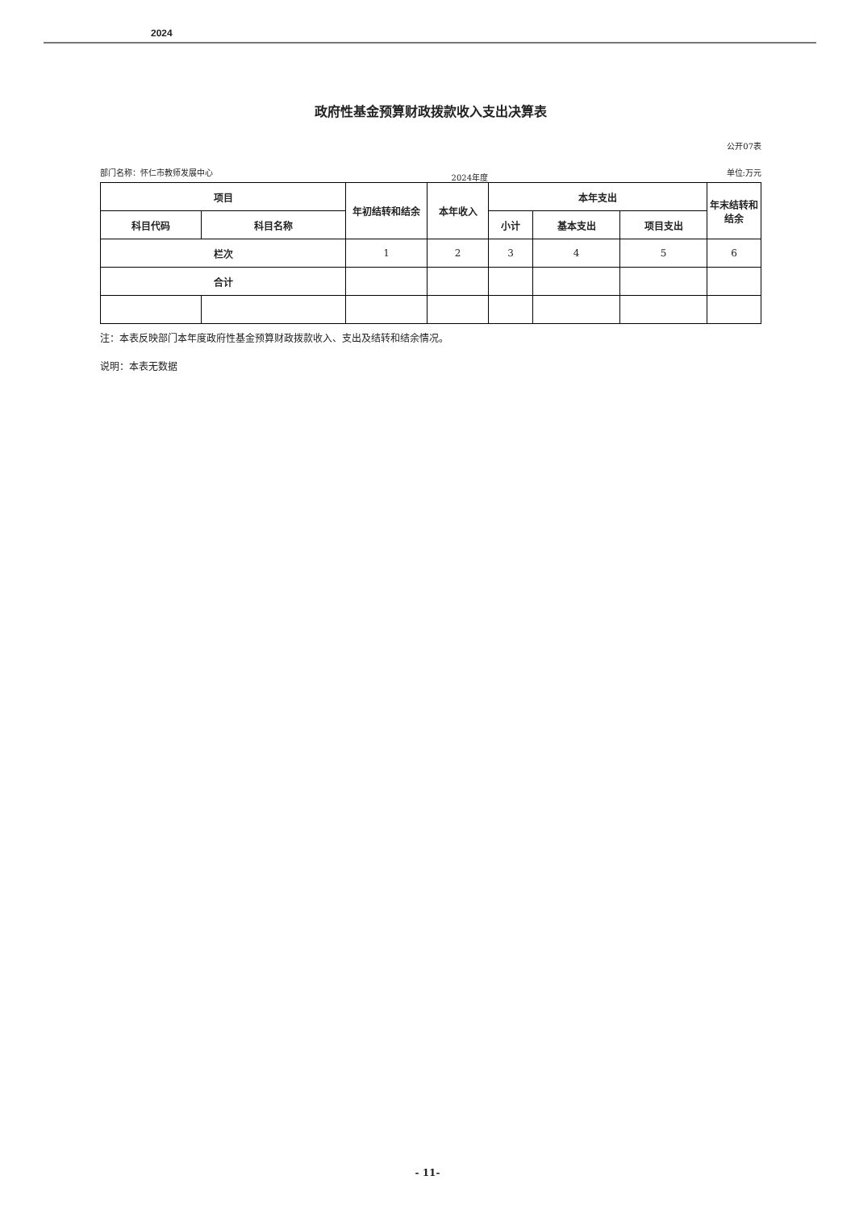2024
政府性基金预算财政拨款收入支出决算表
公开07表
部门名称：怀仁市教师发展中心 2024年度 单位:万元
| 项目 | | 年初结转和结余 | 本年收入 | 本年支出 | | | 年末结转和结余 |
| --- | --- | --- | --- | --- | --- | --- | --- |
| 科目代码 | 科目名称 | | | 小计 | 基本支出 | 项目支出 | |
| 栏次 | | 1 | 2 | 3 | 4 | 5 | 6 |
| 合计 | | | | | | | |
注：本表反映部门本年度政府性基金预算财政拨款收入、支出及结转和结余情况。
说明：本表无数据
- 11-